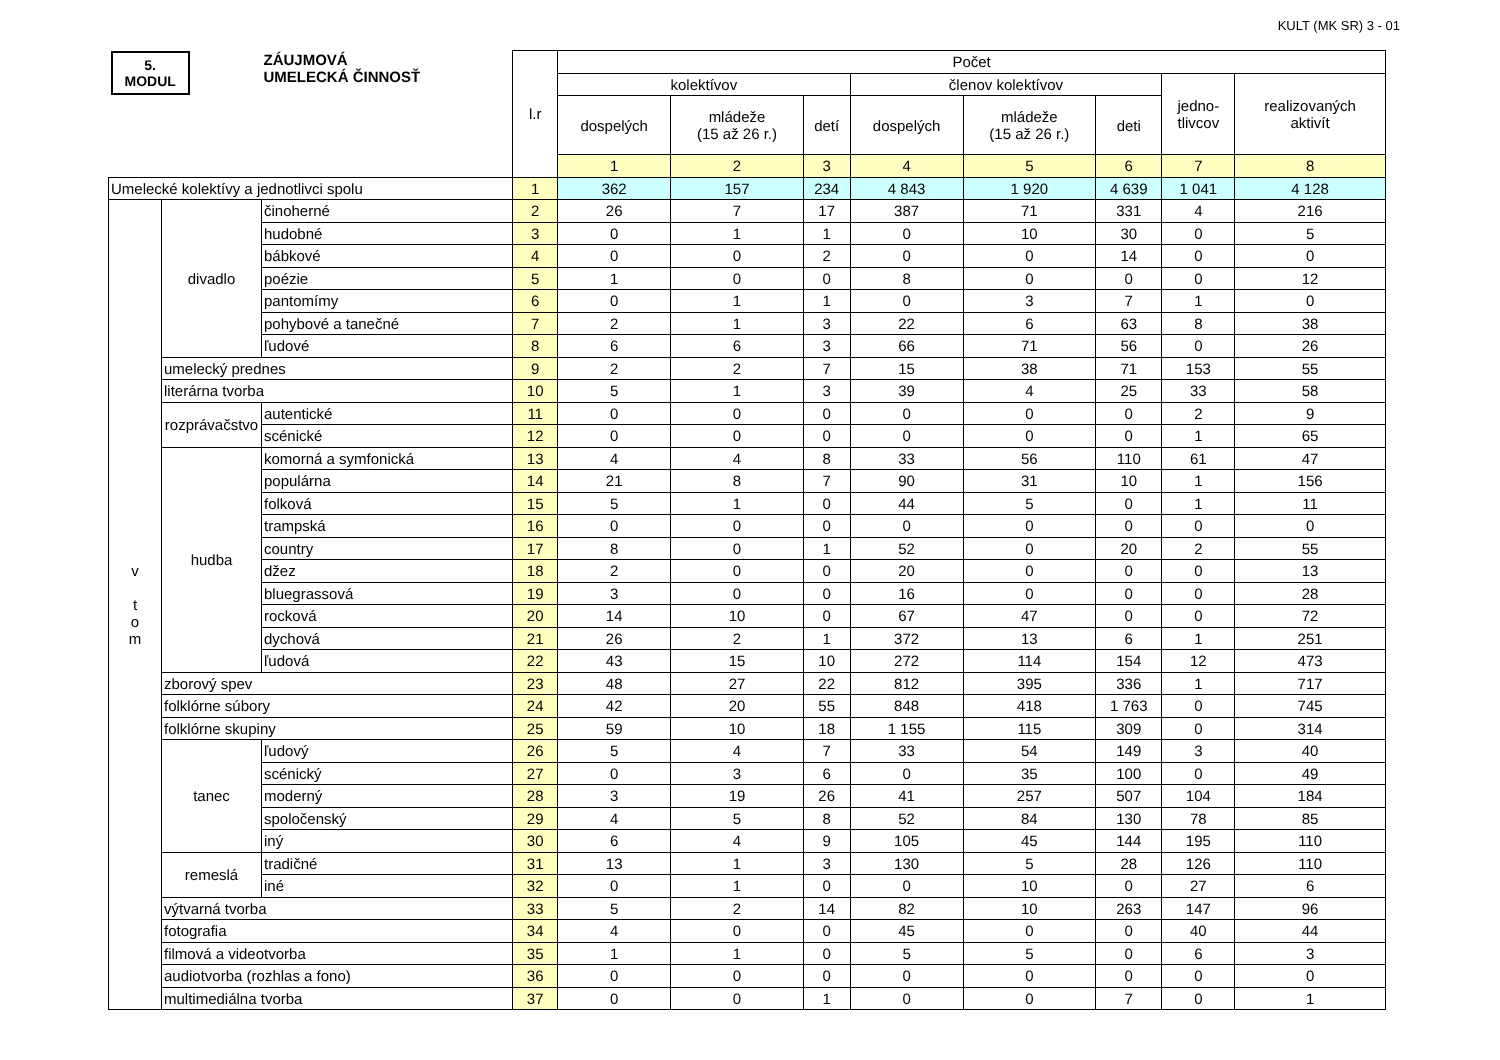KULT (MK SR) 3 - 01
| 5. MODUL | | ZÁUJMOVÁ UMELECKÁ ČINNOSŤ | l.r | Počet | | | | | | | |
| | | | | kolektívov | | | členov kolektívov | | | jedno- tlivcov | realizovaných aktivít |
| | | | | dospelých | mládeže (15 až 26 r.) | detí | dospelých | mládeže (15 až 26 r.) | deti | | |
| | | | | 1 | 2 | 3 | 4 | 5 | 6 | 7 | 8 |
| Umelecké kolektívy a jednotlivci spolu | | | 1 | 362 | 157 | 234 | 4 843 | 1 920 | 4 639 | 1 041 | 4 128 |
| v t o m | divadlo | činoherné | 2 | 26 | 7 | 17 | 387 | 71 | 331 | 4 | 216 |
| | | hudobné | 3 | 0 | 1 | 1 | 0 | 10 | 30 | 0 | 5 |
| | | bábkové | 4 | 0 | 0 | 2 | 0 | 0 | 14 | 0 | 0 |
| | | poézie | 5 | 1 | 0 | 0 | 8 | 0 | 0 | 0 | 12 |
| | | pantomímy | 6 | 0 | 1 | 1 | 0 | 3 | 7 | 1 | 0 |
| | | pohybové a tanečné | 7 | 2 | 1 | 3 | 22 | 6 | 63 | 8 | 38 |
| | | ľudové | 8 | 6 | 6 | 3 | 66 | 71 | 56 | 0 | 26 |
| | umelecký prednes | | 9 | 2 | 2 | 7 | 15 | 38 | 71 | 153 | 55 |
| | literárna tvorba | | 10 | 5 | 1 | 3 | 39 | 4 | 25 | 33 | 58 |
| | rozprávačstvo | autentické | 11 | 0 | 0 | 0 | 0 | 0 | 0 | 2 | 9 |
| | | scénické | 12 | 0 | 0 | 0 | 0 | 0 | 0 | 1 | 65 |
| | hudba | komorná a symfonická | 13 | 4 | 4 | 8 | 33 | 56 | 110 | 61 | 47 |
| | | populárna | 14 | 21 | 8 | 7 | 90 | 31 | 10 | 1 | 156 |
| | | folková | 15 | 5 | 1 | 0 | 44 | 5 | 0 | 1 | 11 |
| | | trampská | 16 | 0 | 0 | 0 | 0 | 0 | 0 | 0 | 0 |
| | | country | 17 | 8 | 0 | 1 | 52 | 0 | 20 | 2 | 55 |
| | | džez | 18 | 2 | 0 | 0 | 20 | 0 | 0 | 0 | 13 |
| | | bluegrassová | 19 | 3 | 0 | 0 | 16 | 0 | 0 | 0 | 28 |
| | | rocková | 20 | 14 | 10 | 0 | 67 | 47 | 0 | 0 | 72 |
| | | dychová | 21 | 26 | 2 | 1 | 372 | 13 | 6 | 1 | 251 |
| | | ľudová | 22 | 43 | 15 | 10 | 272 | 114 | 154 | 12 | 473 |
| | zborový spev | | 23 | 48 | 27 | 22 | 812 | 395 | 336 | 1 | 717 |
| | folklórne súbory | | 24 | 42 | 20 | 55 | 848 | 418 | 1 763 | 0 | 745 |
| | folklórne skupiny | | 25 | 59 | 10 | 18 | 1 155 | 115 | 309 | 0 | 314 |
| | tanec | ľudový | 26 | 5 | 4 | 7 | 33 | 54 | 149 | 3 | 40 |
| | | scénický | 27 | 0 | 3 | 6 | 0 | 35 | 100 | 0 | 49 |
| | | moderný | 28 | 3 | 19 | 26 | 41 | 257 | 507 | 104 | 184 |
| | | spoločenský | 29 | 4 | 5 | 8 | 52 | 84 | 130 | 78 | 85 |
| | | iný | 30 | 6 | 4 | 9 | 105 | 45 | 144 | 195 | 110 |
| | remeslá | tradičné | 31 | 13 | 1 | 3 | 130 | 5 | 28 | 126 | 110 |
| | | iné | 32 | 0 | 1 | 0 | 0 | 10 | 0 | 27 | 6 |
| | výtvarná tvorba | | 33 | 5 | 2 | 14 | 82 | 10 | 263 | 147 | 96 |
| | fotografia | | 34 | 4 | 0 | 0 | 45 | 0 | 0 | 40 | 44 |
| | filmová a videotvorba | | 35 | 1 | 1 | 0 | 5 | 5 | 0 | 6 | 3 |
| | audiotvorba (rozhlas a fono) | | 36 | 0 | 0 | 0 | 0 | 0 | 0 | 0 | 0 |
| | multimediálna tvorba | | 37 | 0 | 0 | 1 | 0 | 0 | 7 | 0 | 1 |